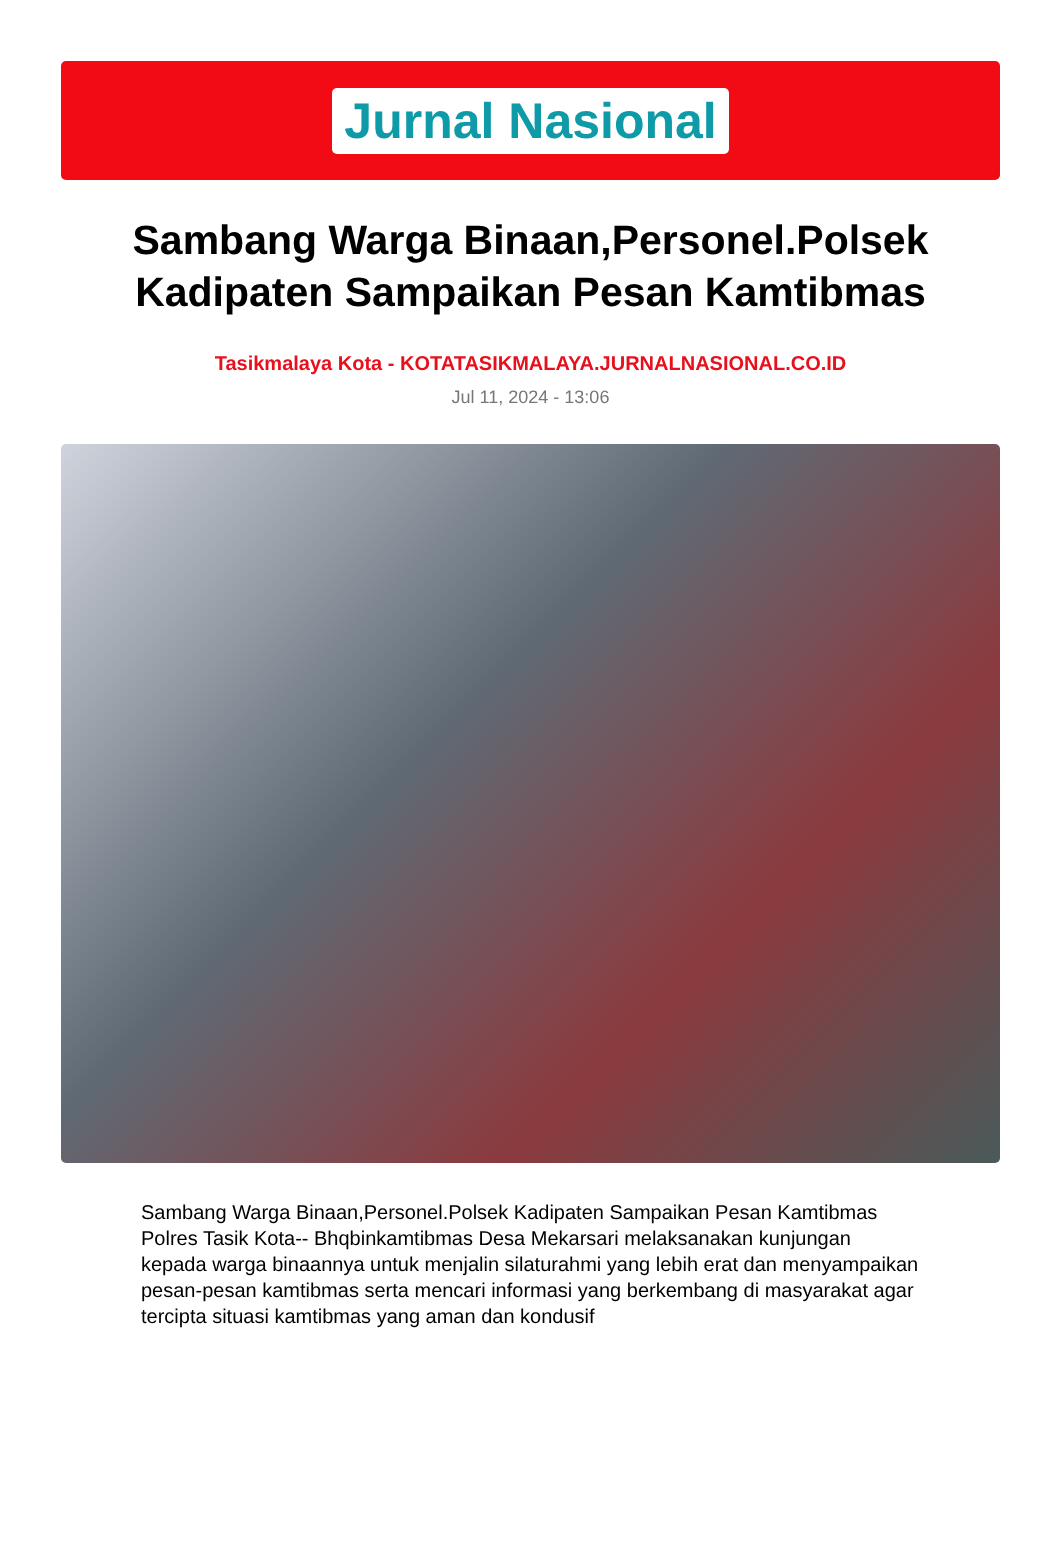Jurnal Nasional
Sambang Warga Binaan,Personel.Polsek Kadipaten Sampaikan Pesan Kamtibmas
Tasikmalaya Kota - KOTATASIKMALAYA.JURNALNASIONAL.CO.ID
Jul 11, 2024 - 13:06
Sambang Warga Binaan,Personel.Polsek Kadipaten Sampaikan Pesan Kamtibmas
Polres Tasik Kota-- Bhqbinkamtibmas Desa Mekarsari melaksanakan kunjungan kepada warga binaannya untuk menjalin silaturahmi yang lebih erat dan menyampaikan pesan-pesan kamtibmas serta mencari informasi yang berkembang di masyarakat agar tercipta situasi kamtibmas yang aman dan kondusif